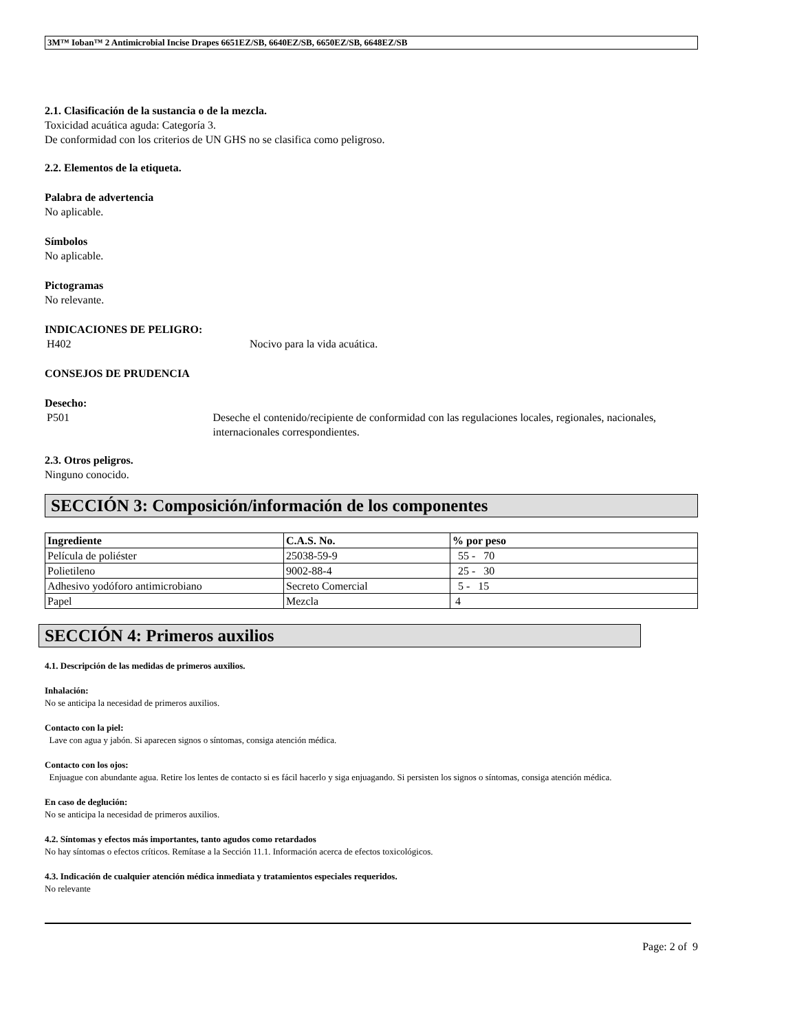3M™ Ioban™ 2 Antimicrobial Incise Drapes 6651EZ/SB, 6640EZ/SB, 6650EZ/SB, 6648EZ/SB
2.1. Clasificación de la sustancia o de la mezcla.
Toxicidad acuática aguda: Categoría 3.
De conformidad con los criterios de UN GHS no se clasifica como peligroso.
2.2. Elementos de la etiqueta.
Palabra de advertencia
No aplicable.
Símbolos
No aplicable.
Pictogramas
No relevante.
INDICACIONES DE PELIGRO:
H402 Nocivo para la vida acuática.
CONSEJOS DE PRUDENCIA
Desecho:
P501 Deseche el contenido/recipiente de conformidad con las regulaciones locales, regionales, nacionales, internacionales correspondientes.
2.3. Otros peligros.
Ninguno conocido.
SECCIÓN 3: Composición/información de los componentes
| Ingrediente | C.A.S. No. | % por peso |
| --- | --- | --- |
| Película de poliéster | 25038-59-9 | 55 - 70 |
| Polietileno | 9002-88-4 | 25 - 30 |
| Adhesivo yodóforo antimicrobiano | Secreto Comercial | 5 - 15 |
| Papel | Mezcla | 4 |
SECCIÓN 4: Primeros auxilios
4.1. Descripción de las medidas de primeros auxilios.
Inhalación:
No se anticipa la necesidad de primeros auxilios.
Contacto con la piel:
Lave con agua y jabón. Si aparecen signos o síntomas, consiga atención médica.
Contacto con los ojos:
Enjuague con abundante agua. Retire los lentes de contacto si es fácil hacerlo y siga enjuagando. Si persisten los signos o síntomas, consiga atención médica.
En caso de deglución:
No se anticipa la necesidad de primeros auxilios.
4.2. Síntomas y efectos más importantes, tanto agudos como retardados
No hay síntomas o efectos críticos. Remítase a la Sección 11.1. Información acerca de efectos toxicológicos.
4.3. Indicación de cualquier atención médica inmediata y tratamientos especiales requeridos.
No relevante
Page: 2 of 9